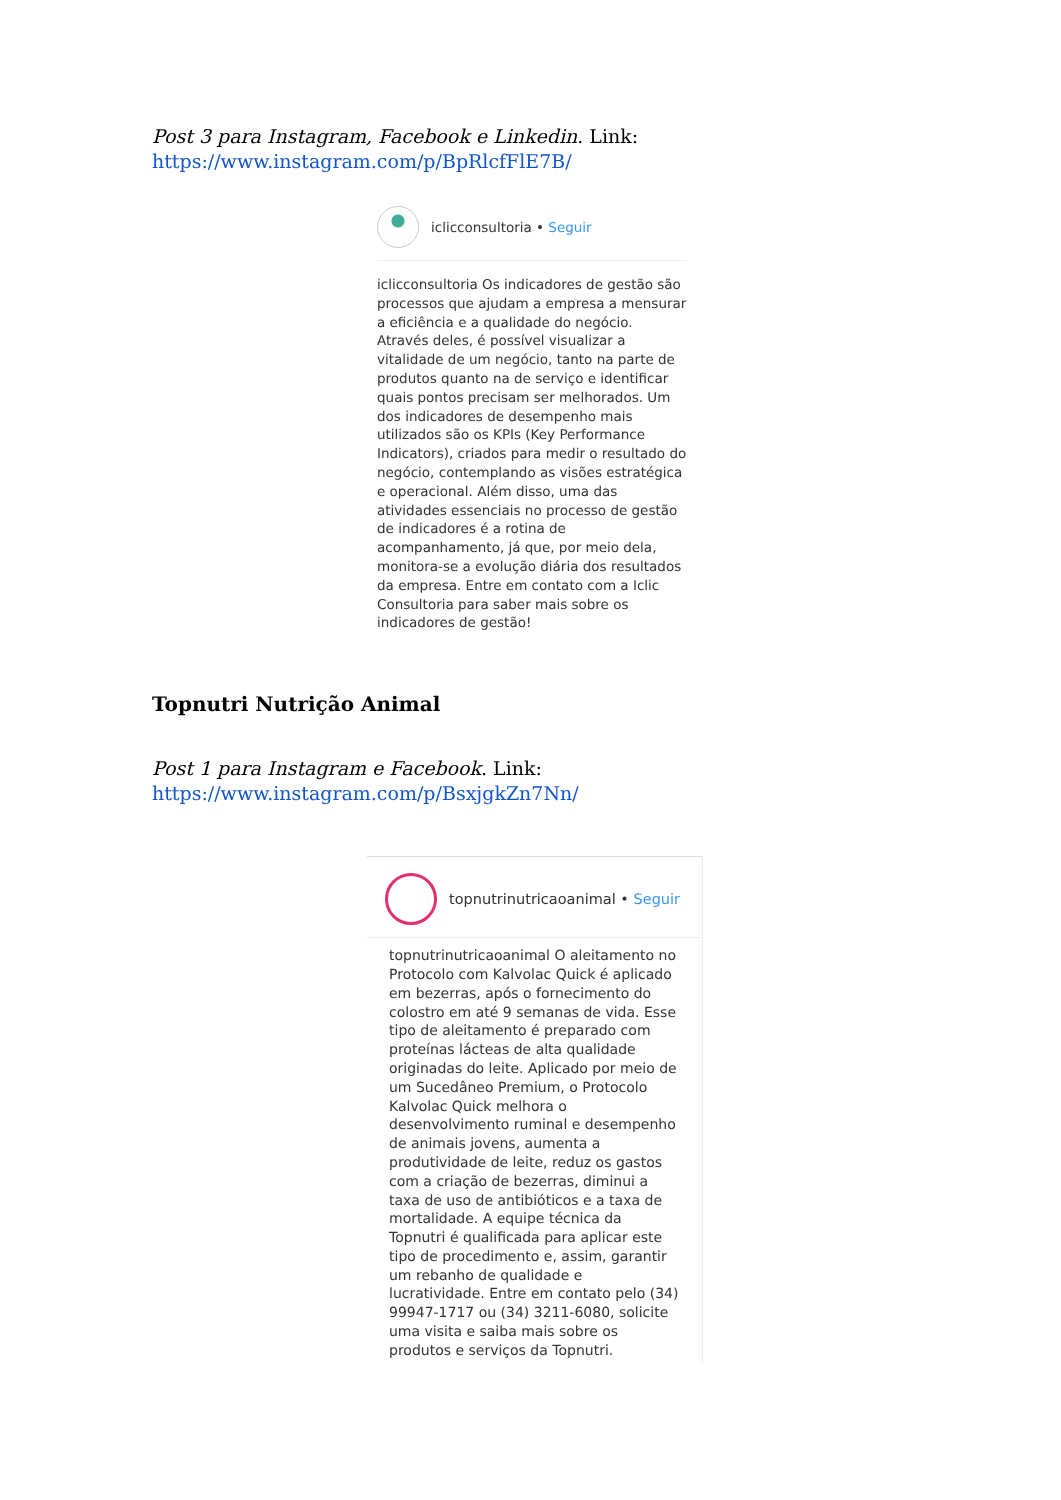Post 3 para Instagram, Facebook e Linkedin. Link:
https://www.instagram.com/p/BpRlcfFlE7B/
iclicconsultoria • Seguir
iclicconsultoria Os indicadores de gestão são processos que ajudam a empresa a mensurar a eficiência e a qualidade do negócio. Através deles, é possível visualizar a vitalidade de um negócio, tanto na parte de produtos quanto na de serviço e identificar quais pontos precisam ser melhorados. Um dos indicadores de desempenho mais utilizados são os KPIs (Key Performance Indicators), criados para medir o resultado do negócio, contemplando as visões estratégica e operacional. Além disso, uma das atividades essenciais no processo de gestão de indicadores é a rotina de acompanhamento, já que, por meio dela, monitora-se a evolução diária dos resultados da empresa. Entre em contato com a Iclic Consultoria para saber mais sobre os indicadores de gestão!
Topnutri Nutrição Animal
Post 1 para Instagram e Facebook. Link:
https://www.instagram.com/p/BsxjgkZn7Nn/
topnutrinutricaoanimal • Seguir
topnutrinutricaoanimal O aleitamento no Protocolo com Kalvolac Quick é aplicado em bezerras, após o fornecimento do colostro em até 9 semanas de vida. Esse tipo de aleitamento é preparado com proteínas lácteas de alta qualidade originadas do leite. Aplicado por meio de um Sucedâneo Premium, o Protocolo Kalvolac Quick melhora o desenvolvimento ruminal e desempenho de animais jovens, aumenta a produtividade de leite, reduz os gastos com a criação de bezerras, diminui a taxa de uso de antibióticos e a taxa de mortalidade. A equipe técnica da Topnutri é qualificada para aplicar este tipo de procedimento e, assim, garantir um rebanho de qualidade e lucratividade. Entre em contato pelo (34) 99947-1717 ou (34) 3211-6080, solicite uma visita e saiba mais sobre os produtos e serviços da Topnutri.